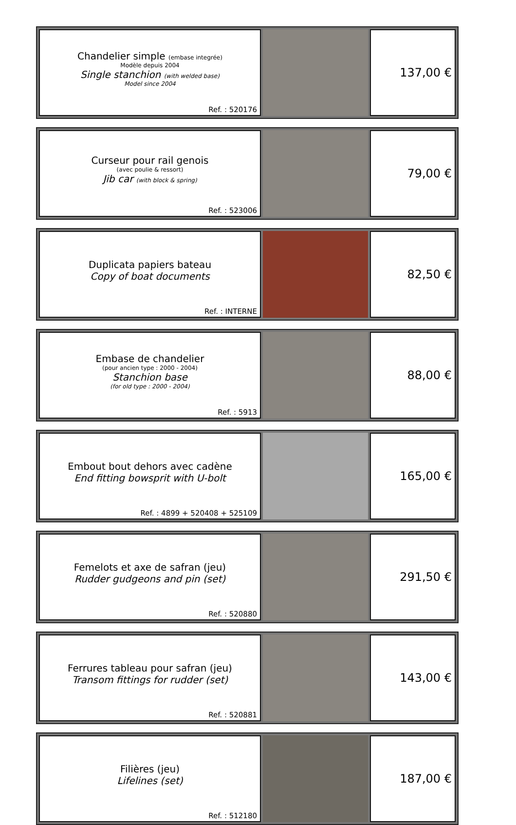| Chandelier simple (embase integrée) Modèle depuis 2004 Single stanchion (with welded base) Model since 2004 Ref. : 520176 | | 137,00 € |
| Curseur pour rail genois (avec poulie & ressort) Jib car (with block & spring) Ref. : 523006 | | 79,00 € |
| Duplicata papiers bateau Copy of boat documents Ref. : INTERNE | | 82,50 € |
| Embase de chandelier (pour ancien type : 2000 - 2004) Stanchion base (for old type : 2000 - 2004) Ref. : 5913 | | 88,00 € |
| Embout bout dehors avec cadène End fitting bowsprit with U-bolt Ref. : 4899 + 520408 + 525109 | | 165,00 € |
| Femelots et axe de safran (jeu) Rudder gudgeons and pin (set) Ref. : 520880 | | 291,50 € |
| Ferrures tableau pour safran (jeu) Transom fittings for rudder (set) Ref. : 520881 | | 143,00 € |
| Filières (jeu) Lifelines (set) Ref. : 512180 | | 187,00 € |